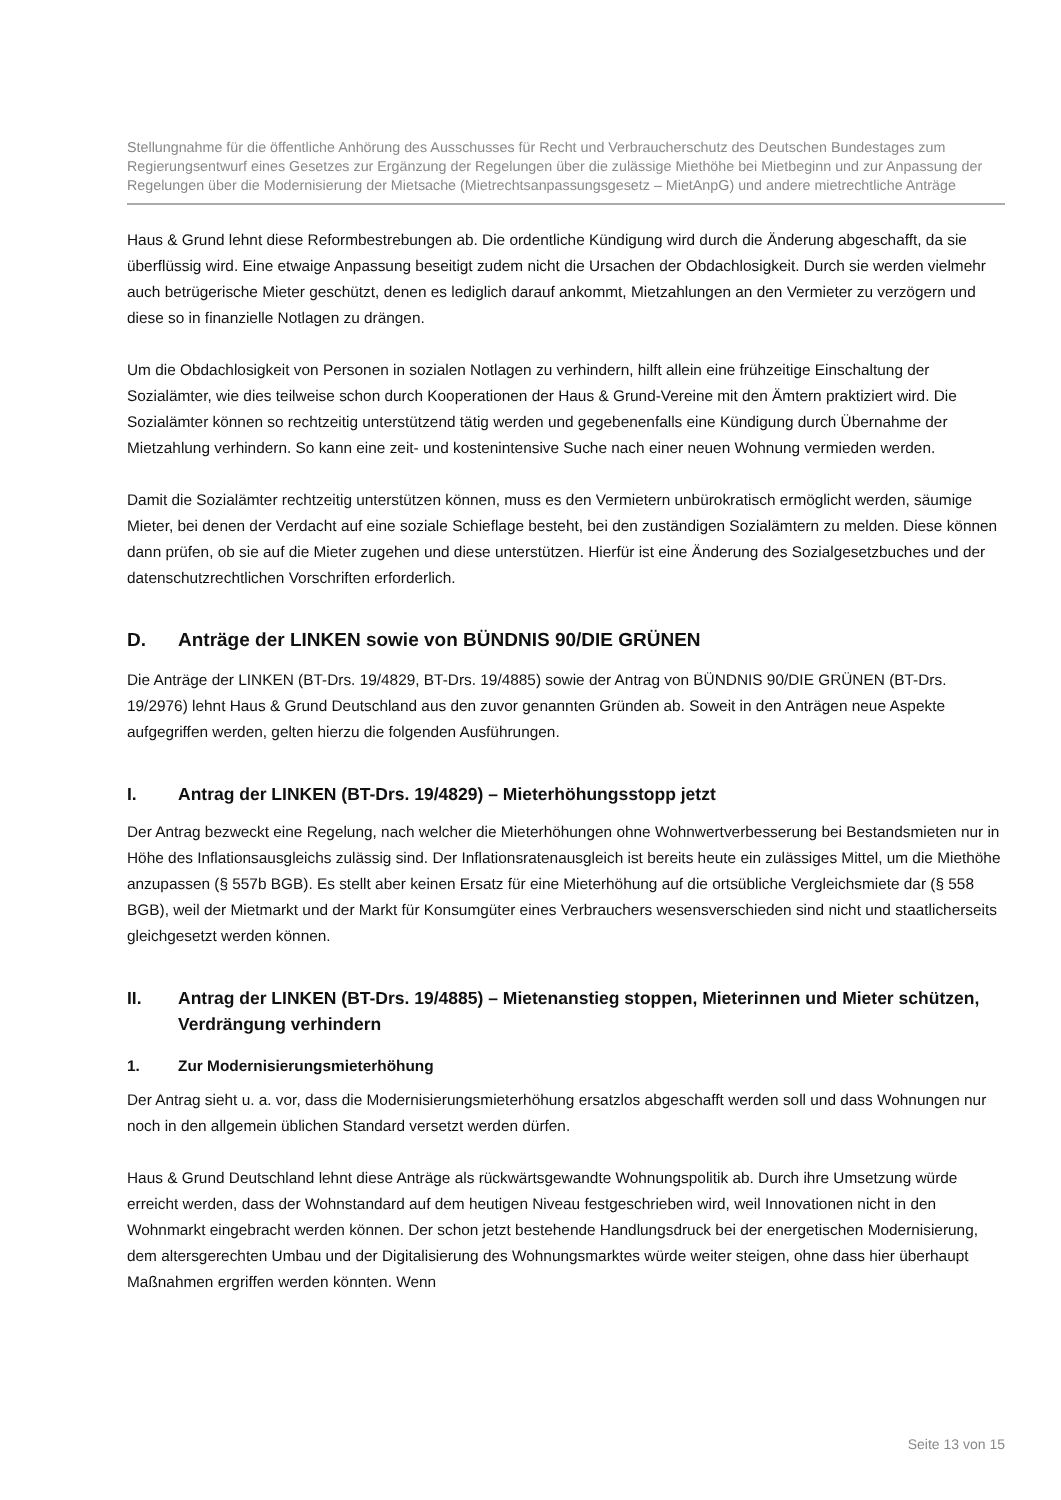Stellungnahme für die öffentliche Anhörung des Ausschusses für Recht und Verbraucherschutz des Deutschen Bundestages zum Regierungsentwurf eines Gesetzes zur Ergänzung der Regelungen über die zulässige Miethöhe bei Mietbeginn und zur Anpassung der Regelungen über die Modernisierung der Mietsache (Mietrechtsanpassungsgesetz – MietAnpG) und andere mietrechtliche Anträge
Haus & Grund lehnt diese Reformbestrebungen ab. Die ordentliche Kündigung wird durch die Änderung abgeschafft, da sie überflüssig wird. Eine etwaige Anpassung beseitigt zudem nicht die Ursachen der Obdachlosigkeit. Durch sie werden vielmehr auch betrügerische Mieter geschützt, denen es lediglich darauf ankommt, Mietzahlungen an den Vermieter zu verzögern und diese so in finanzielle Notlagen zu drängen.
Um die Obdachlosigkeit von Personen in sozialen Notlagen zu verhindern, hilft allein eine frühzeitige Einschaltung der Sozialämter, wie dies teilweise schon durch Kooperationen der Haus & Grund-Vereine mit den Ämtern praktiziert wird. Die Sozialämter können so rechtzeitig unterstützend tätig werden und gegebenenfalls eine Kündigung durch Übernahme der Mietzahlung verhindern. So kann eine zeit- und kostenintensive Suche nach einer neuen Wohnung vermieden werden.
Damit die Sozialämter rechtzeitig unterstützen können, muss es den Vermietern unbürokratisch ermöglicht werden, säumige Mieter, bei denen der Verdacht auf eine soziale Schieflage besteht, bei den zuständigen Sozialämtern zu melden. Diese können dann prüfen, ob sie auf die Mieter zugehen und diese unterstützen. Hierfür ist eine Änderung des Sozialgesetzbuches und der datenschutzrechtlichen Vorschriften erforderlich.
D. Anträge der LINKEN sowie von BÜNDNIS 90/DIE GRÜNEN
Die Anträge der LINKEN (BT-Drs. 19/4829, BT-Drs. 19/4885) sowie der Antrag von BÜNDNIS 90/DIE GRÜNEN (BT-Drs. 19/2976) lehnt Haus & Grund Deutschland aus den zuvor genannten Gründen ab. Soweit in den Anträgen neue Aspekte aufgegriffen werden, gelten hierzu die folgenden Ausführungen.
I. Antrag der LINKEN (BT-Drs. 19/4829) – Mieterhöhungsstopp jetzt
Der Antrag bezweckt eine Regelung, nach welcher die Mieterhöhungen ohne Wohnwertverbesserung bei Bestandsmieten nur in Höhe des Inflationsausgleichs zulässig sind. Der Inflationsratenausgleich ist bereits heute ein zulässiges Mittel, um die Miethöhe anzupassen (§ 557b BGB). Es stellt aber keinen Ersatz für eine Mieterhöhung auf die ortsübliche Vergleichsmiete dar (§ 558 BGB), weil der Mietmarkt und der Markt für Konsumgüter eines Verbrauchers wesensverschieden sind nicht und staatlicherseits gleichgesetzt werden können.
II. Antrag der LINKEN (BT-Drs. 19/4885) – Mietenanstieg stoppen, Mieterinnen und Mieter schützen, Verdrängung verhindern
1. Zur Modernisierungsmieterhöhung
Der Antrag sieht u. a. vor, dass die Modernisierungsmieterhöhung ersatzlos abgeschafft werden soll und dass Wohnungen nur noch in den allgemein üblichen Standard versetzt werden dürfen.
Haus & Grund Deutschland lehnt diese Anträge als rückwärtsgewandte Wohnungspolitik ab. Durch ihre Umsetzung würde erreicht werden, dass der Wohnstandard auf dem heutigen Niveau festgeschrieben wird, weil Innovationen nicht in den Wohnmarkt eingebracht werden können. Der schon jetzt bestehende Handlungsdruck bei der energetischen Modernisierung, dem altersgerechten Umbau und der Digitalisierung des Wohnungsmarktes würde weiter steigen, ohne dass hier überhaupt Maßnahmen ergriffen werden könnten. Wenn
Seite 13 von 15